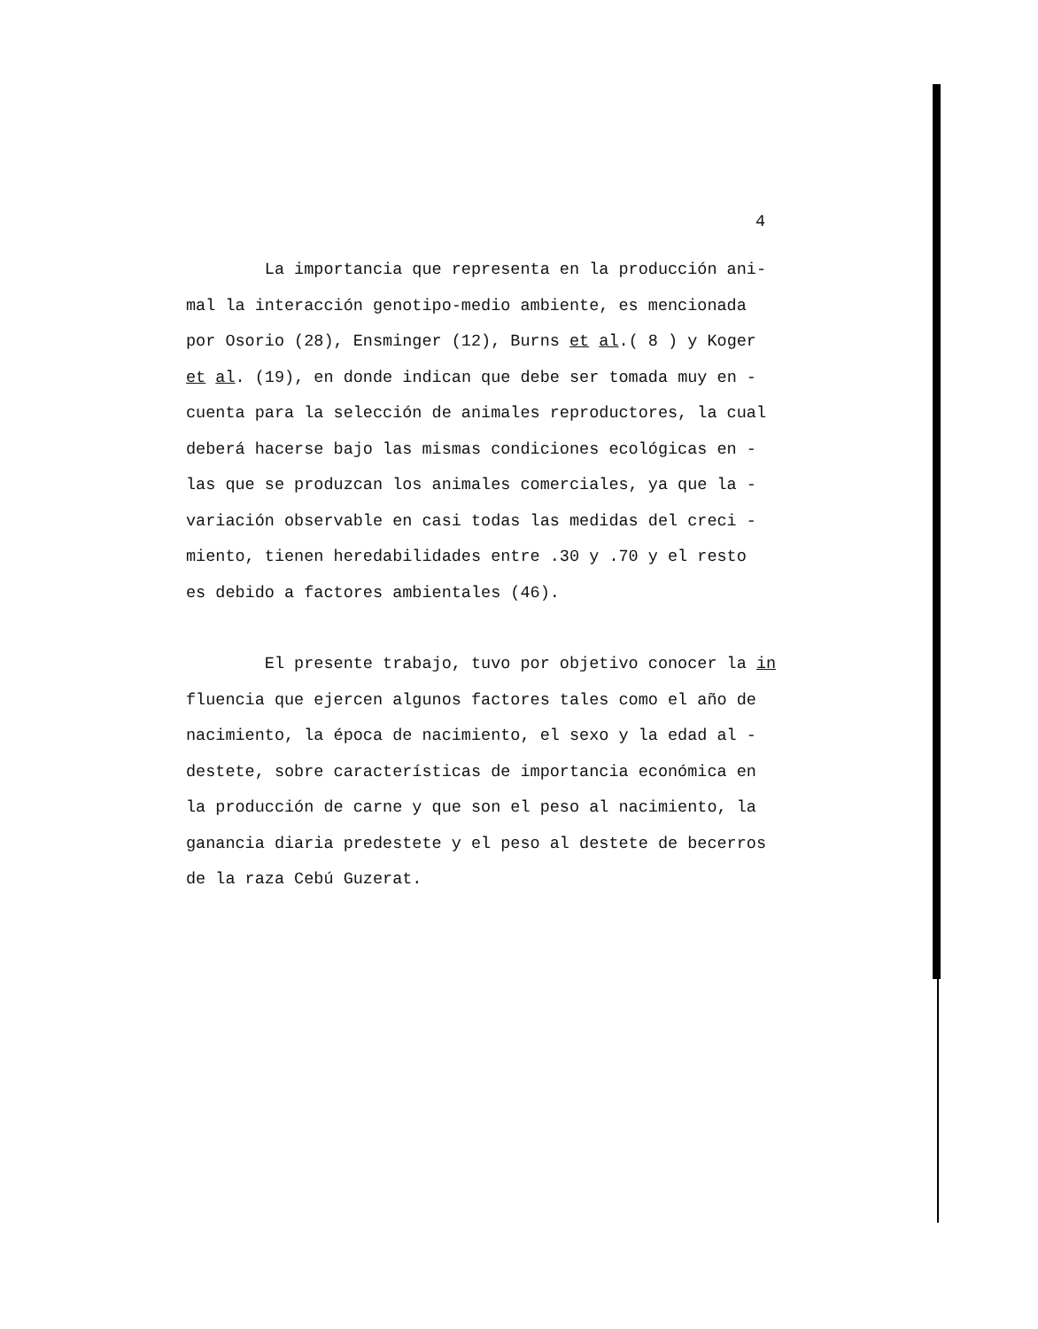4
La importancia que representa en la producción ani-
mal la interacción genotipo-medio ambiente, es mencionada
por Osorio (28), Ensminger (12), Burns et al.( 8 ) y Koger
et al. (19), en donde indican que debe ser tomada muy en -
cuenta para la selección de animales reproductores, la cual
deberá hacerse bajo las mismas condiciones ecológicas en -
las que se produzcan los animales comerciales, ya que la -
variación observable en casi todas las medidas del creci -
miento, tienen heredabilidades entre .30 y .70 y el resto
es debido a factores ambientales (46).
El presente trabajo, tuvo por objetivo conocer la in
fluencia que ejercen algunos factores tales como el año de
nacimiento, la época de nacimiento, el sexo y la edad al -
destete, sobre características de importancia económica en
la producción de carne y que son el peso al nacimiento, la
ganancia diaria predestete y el peso al destete de becerros
de la raza Cebú Guzerat.